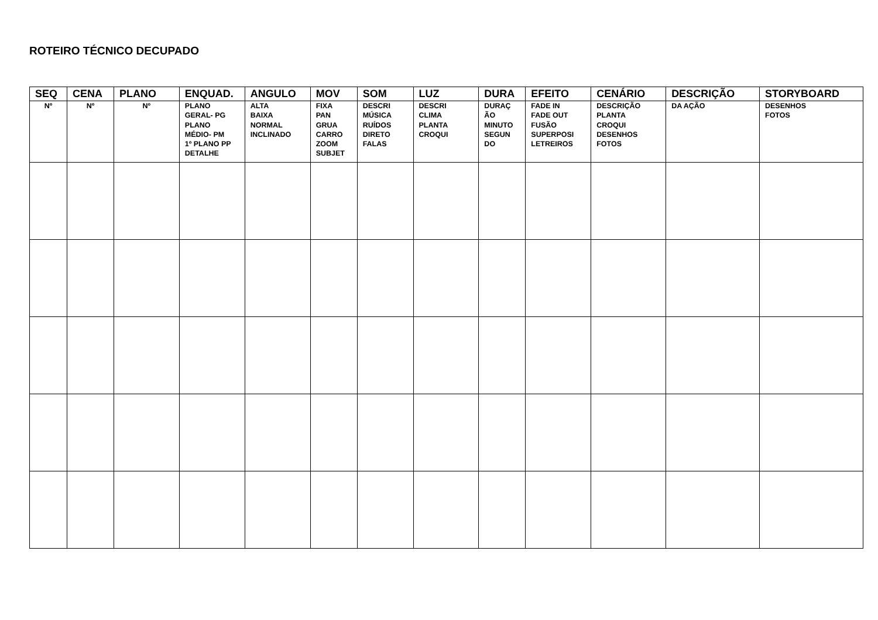ROTEIRO TÉCNICO DECUPADO
| SEQ | CENA | PLANO | ENQUAD. | ANGULO | MOV | SOM | LUZ | DURA | EFEITO | CENÁRIO | DESCRIÇÃO | STORYBOARD |
| --- | --- | --- | --- | --- | --- | --- | --- | --- | --- | --- | --- | --- |
| Nº | Nº | Nº | PLANO GERAL- PG PLANO MÉDIO- PM 1º PLANO PP DETALHE | ALTA BAIXA NORMAL INCLINADO | FIXA PAN GRUA CARRO ZOOM SUBJET | DESCRI MÚSICA RUÍDOS DIRETO FALAS | DESCRI CLIMA PLANTA CROQUI | DURAÇ ÃO MINUTO SEGUN DO | FADE IN FADE OUT FUSÃO SUPERPOSI LETREIROS | DESCRIÇÃO PLANTA CROQUI DESENHOS FOTOS | DA AÇÃO | DESENHOS FOTOS |